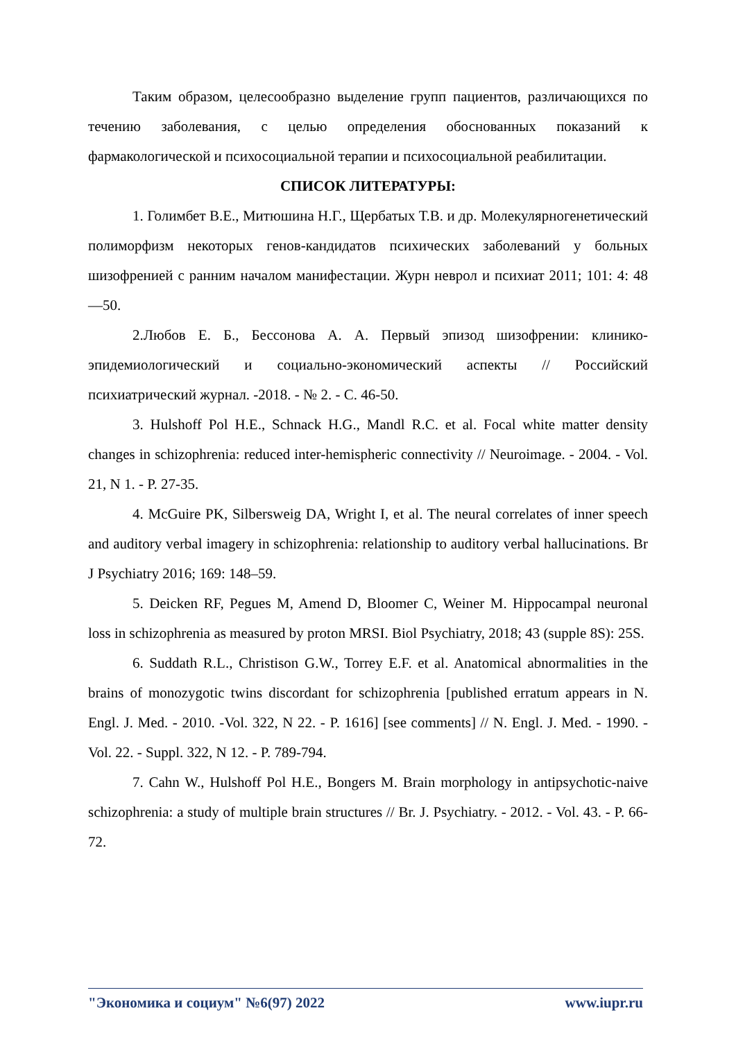Таким образом, целесообразно выделение групп пациентов, различающихся по течению заболевания, с целью определения обоснованных показаний к фармакологической и психосоциальной терапии и психосоциальной реабилитации.
СПИСОК ЛИТЕРАТУРЫ:
1. Голимбет В.Е., Митюшина Н.Г., Щербатых Т.В. и др. Молекулярногенетический полиморфизм некоторых генов-кандидатов психических заболеваний у больных шизофренией с ранним началом манифестации. Журн неврол и психиат 2011; 101: 4: 48—50.
2.Любов Е. Б., Бессонова А. А. Первый эпизод шизофрении: клинико-эпидемиологический и социально-экономический аспекты // Российский психиатрический журнал. -2018. - № 2. - С. 46-50.
3. Hulshoff Pol H.E., Schnack H.G., Mandl R.C. et al. Focal white matter density changes in schizophrenia: reduced inter-hemispheric connectivity // Neuroimage. - 2004. - Vol. 21, N 1. - P. 27-35.
4. McGuire PK, Silbersweig DA, Wright I, et al. The neural correlates of inner speech and auditory verbal imagery in schizophrenia: relationship to auditory verbal hallucinations. Br J Psychiatry 2016; 169: 148–59.
5. Deicken RF, Pegues M, Amend D, Bloomer C, Weiner M. Hippocampal neuronal loss in schizophrenia as measured by proton MRSI. Biol Psychiatry, 2018; 43 (supple 8S): 25S.
6. Suddath R.L., Christison G.W., Torrey E.F. et al. Anatomical abnormalities in the brains of monozygotic twins discordant for schizophrenia [published erratum appears in N. Engl. J. Med. - 2010. -Vol. 322, N 22. - P. 1616] [see comments] // N. Engl. J. Med. - 1990. -Vol. 22. - Suppl. 322, N 12. - P. 789-794.
7. Cahn W., Hulshoff Pol H.E., Bongers M. Brain morphology in antipsychotic-naive schizophrenia: a study of multiple brain structures // Br. J. Psychiatry. - 2012. - Vol. 43. - P. 66-72.
"Экономика и социум" №6(97) 2022 www.iupr.ru